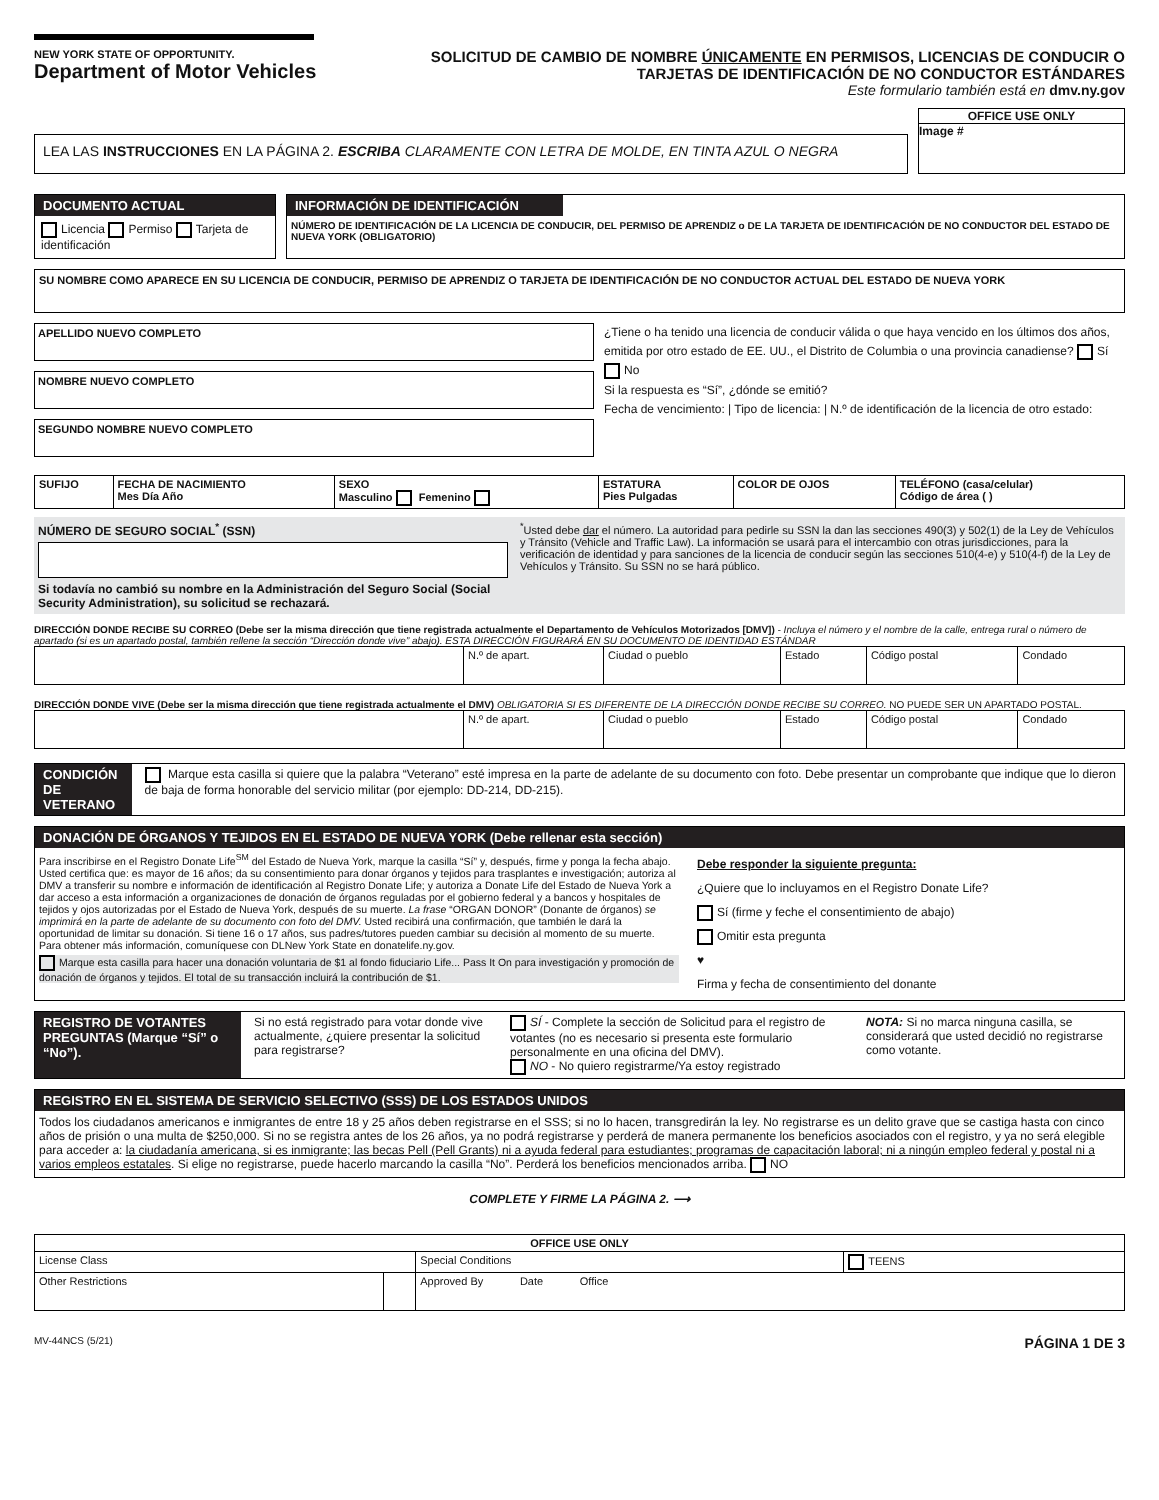NEW YORK STATE OF OPPORTUNITY. Department of Motor Vehicles
SOLICITUD DE CAMBIO DE NOMBRE ÚNICAMENTE EN PERMISOS, LICENCIAS DE CONDUCIR O TARJETAS DE IDENTIFICACIÓN DE NO CONDUCTOR ESTÁNDARES
Este formulario también está en dmv.ny.gov
LEA LAS INSTRUCCIONES EN LA PÁGINA 2. ESCRIBA CLARAMENTE CON LETRA DE MOLDE, EN TINTA AZUL O NEGRA
OFFICE USE ONLY
Image #
DOCUMENTO ACTUAL
Licencia Permiso Tarjeta de identificación
INFORMACIÓN DE IDENTIFICACIÓN
NÚMERO DE IDENTIFICACIÓN DE LA LICENCIA DE CONDUCIR, DEL PERMISO DE APRENDIZ o DE LA TARJETA DE IDENTIFICACIÓN DE NO CONDUCTOR DEL ESTADO DE NUEVA YORK (OBLIGATORIO)
SU NOMBRE COMO APARECE EN SU LICENCIA DE CONDUCIR, PERMISO DE APRENDIZ O TARJETA DE IDENTIFICACIÓN DE NO CONDUCTOR ACTUAL DEL ESTADO DE NUEVA YORK
APELLIDO NUEVO COMPLETO
NOMBRE NUEVO COMPLETO
SEGUNDO NOMBRE NUEVO COMPLETO
¿Tiene o ha tenido una licencia de conducir válida o que haya vencido en los últimos dos años, emitida por otro estado de EE. UU., el Distrito de Columbia o una provincia canadiense? Sí No
Si la respuesta es “Sí”, ¿dónde se emitió?
Fecha de vencimiento: | Tipo de licencia: | N.º de identificación de la licencia de otro estado:
| SUFIJO | FECHA DE NACIMIENTO Mes Día Año | SEXO Masculino Femenino | ESTATURA Pies Pulgadas | COLOR DE OJOS | TELÉFONO (casa/celular) Código de área ( ) |
| --- | --- | --- | --- | --- | --- |
NÚMERO DE SEGURO SOCIAL<sup>*</sup> (SSN)
Si todavía no cambió su nombre en la Administración del Seguro Social (Social Security Administration), su solicitud se rechazará.
<sup>*</sup> Usted debe dar el número. La autoridad para pedirle su SSN la dan las secciones 490(3) y 502(1) de la Ley de Vehículos y Tránsito (Vehicle and Traffic Law). La información se usará para el intercambio con otras jurisdicciones, para la verificación de identidad y para sanciones de la licencia de conducir según las secciones 510(4-e) y 510(4-f) de la Ley de Vehículos y Tránsito. Su SSN no se hará público.
DIRECCIÓN DONDE RECIBE SU CORREO (Debe ser la misma dirección que tiene registrada actualmente el Departamento de Vehículos Motorizados [DMV]) - Incluya el número y el nombre de la calle, entrega rural o número de apartado (si es un apartado postal, también rellene la sección “Dirección donde vive” abajo). ESTA DIRECCIÓN FIGURARÁ EN SU DOCUMENTO DE IDENTIDAD ESTÁNDAR
| | N.º de apart. | Ciudad o pueblo | Estado | Código postal | Condado |
DIRECCIÓN DONDE VIVE (Debe ser la misma dirección que tiene registrada actualmente el DMV) OBLIGATORIA SI ES DIFERENTE DE LA DIRECCIÓN DONDE RECIBE SU CORREO. NO PUEDE SER UN APARTADO POSTAL.
| | N.º de apart. | Ciudad o pueblo | Estado | Código postal | Condado |
CONDICIÓN DE VETERANO
Marque esta casilla si quiere que la palabra “Veterano” esté impresa en la parte de adelante de su documento con foto. Debe presentar un comprobante que indique que lo dieron de baja de forma honorable del servicio militar (por ejemplo: DD-214, DD-215).
DONACIÓN DE ÓRGANOS Y TEJIDOS EN EL ESTADO DE NUEVA YORK (Debe rellenar esta sección)
Para inscribirse en el Registro Donate Life<sup>SM</sup> del Estado de Nueva York, marque la casilla “Sí” y, después, firme y ponga la fecha abajo. Usted certifica que: es mayor de 16 años; da su consentimiento para donar órganos y tejidos para trasplantes e investigación; autoriza al DMV a transferir su nombre e información de identificación al Registro Donate Life; y autoriza a Donate Life del Estado de Nueva York a dar acceso a esta información a organizaciones de donación de órganos reguladas por el gobierno federal y a bancos y hospitales de tejidos y ojos autorizadas por el Estado de Nueva York, después de su muerte. La frase “ORGAN DONOR” (Donante de órganos) se imprimirá en la parte de adelante de su documento con foto del DMV. Usted recibirá una confirmación, que también le dará la oportunidad de limitar su donación. Si tiene 16 o 17 años, sus padres/tutores pueden cambiar su decisión al momento de su muerte. Para obtener más información, comuníquese con DLNew York State en donatelife.ny.gov.
Marque esta casilla para hacer una donación voluntaria de $1 al fondo fiduciario Life... Pass It On para investigación y promoción de donación de órganos y tejidos. El total de su transacción incluirá la contribución de $1.
Debe responder la siguiente pregunta:
¿Quiere que lo incluyamos en el Registro Donate Life?
Sí (firme y feche el consentimiento de abajo)
Omitir esta pregunta
♥
Firma y fecha de consentimiento del donante
REGISTRO DE VOTANTES PREGUNTAS (Marque “Sí” o “No”).
Si no está registrado para votar donde vive actualmente, ¿quiere presentar la solicitud para registrarse?
SÍ - Complete la sección de Solicitud para el registro de votantes (no es necesario si presenta este formulario personalmente en una oficina del DMV).
NO - No quiero registrarme/Ya estoy registrado
NOTA: Si no marca ninguna casilla, se considerará que usted decidió no registrarse como votante.
REGISTRO EN EL SISTEMA DE SERVICIO SELECTIVO (SSS) DE LOS ESTADOS UNIDOS
Todos los ciudadanos americanos e inmigrantes de entre 18 y 25 años deben registrarse en el SSS; si no lo hacen, transgredirán la ley. No registrarse es un delito grave que se castiga hasta con cinco años de prisión o una multa de $250,000. Si no se registra antes de los 26 años, ya no podrá registrarse y perderá de manera permanente los beneficios asociados con el registro, y ya no será elegible para acceder a: la ciudadanía americana, si es inmigrante; las becas Pell (Pell Grants) ni a ayuda federal para estudiantes; programas de capacitación laboral; ni a ningún empleo federal y postal ni a varios empleos estatales. Si elige no registrarse, puede hacerlo marcando la casilla “No”. Perderá los beneficios mencionados arriba. NO
COMPLETE Y FIRME LA PÁGINA 2. ⟶
| OFFICE USE ONLY | | | |
| --- | --- | --- | --- |
| License Class | | Special Conditions | TEENS |
| Other Restrictions | | Approved By Date Office | |
MV-44NCS (5/21) PÁGINA 1 DE 3